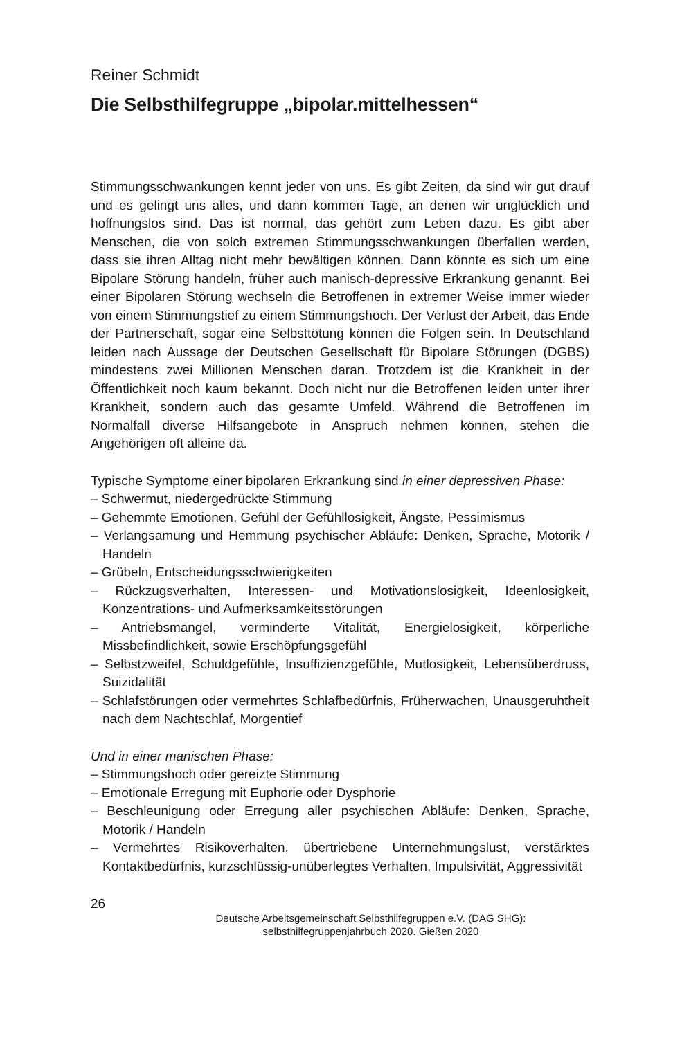Reiner Schmidt
Die Selbsthilfegruppe „bipolar.mittelhessen“
Stimmungsschwankungen kennt jeder von uns. Es gibt Zeiten, da sind wir gut drauf und es gelingt uns alles, und dann kommen Tage, an denen wir unglücklich und hoffnungslos sind. Das ist normal, das gehört zum Leben dazu. Es gibt aber Menschen, die von solch extremen Stimmungsschwankungen überfallen werden, dass sie ihren Alltag nicht mehr bewältigen können. Dann könnte es sich um eine Bipolare Störung handeln, früher auch manisch-depressive Erkrankung genannt. Bei einer Bipolaren Störung wechseln die Betroffenen in extremer Weise immer wieder von einem Stimmungstief zu einem Stimmungshoch. Der Verlust der Arbeit, das Ende der Partnerschaft, sogar eine Selbsttötung können die Folgen sein. In Deutschland leiden nach Aussage der Deutschen Gesellschaft für Bipolare Störungen (DGBS) mindestens zwei Millionen Menschen daran. Trotzdem ist die Krankheit in der Öffentlichkeit noch kaum bekannt. Doch nicht nur die Betroffenen leiden unter ihrer Krankheit, sondern auch das gesamte Umfeld. Während die Betroffenen im Normalfall diverse Hilfsangebote in Anspruch nehmen können, stehen die Angehörigen oft alleine da.
Typische Symptome einer bipolaren Erkrankung sind in einer depressiven Phase:
– Schwermut, niedergedrückte Stimmung
– Gehemmte Emotionen, Gefühl der Gefühllosigkeit, Ängste, Pessimismus
– Verlangsamung und Hemmung psychischer Abläufe: Denken, Sprache, Motorik / Handeln
– Grübeln, Entscheidungsschwierigkeiten
– Rückzugsverhalten, Interessen- und Motivationslosigkeit, Ideenlosigkeit, Konzentrations- und Aufmerksamkeitsstörungen
– Antriebsmangel, verminderte Vitalität, Energielosigkeit, körperliche Missbefindlichkeit, sowie Erschöpfungsgefühl
– Selbstzweifel, Schuldgefühle, Insuffizienzgefühle, Mutlosigkeit, Lebensüberdruss, Suizidalität
– Schlafstörungen oder vermehrtes Schlafbedürfnis, Früherwachen, Unausgeruhtheit nach dem Nachtschlaf, Morgentief
Und in einer manischen Phase:
– Stimmungshoch oder gereizte Stimmung
– Emotionale Erregung mit Euphorie oder Dysphorie
– Beschleunigung oder Erregung aller psychischen Abläufe: Denken, Sprache, Motorik / Handeln
– Vermehrtes Risikoverhalten, übertriebene Unternehmungslust, verstärktes Kontaktbedürfnis, kurzschlüssig-unüberlegtes Verhalten, Impulsivität, Aggressivität
26
Deutsche Arbeitsgemeinschaft Selbsthilfegruppen e.V. (DAG SHG):
selbsthilfegruppenjahrbuch 2020. Gießen 2020